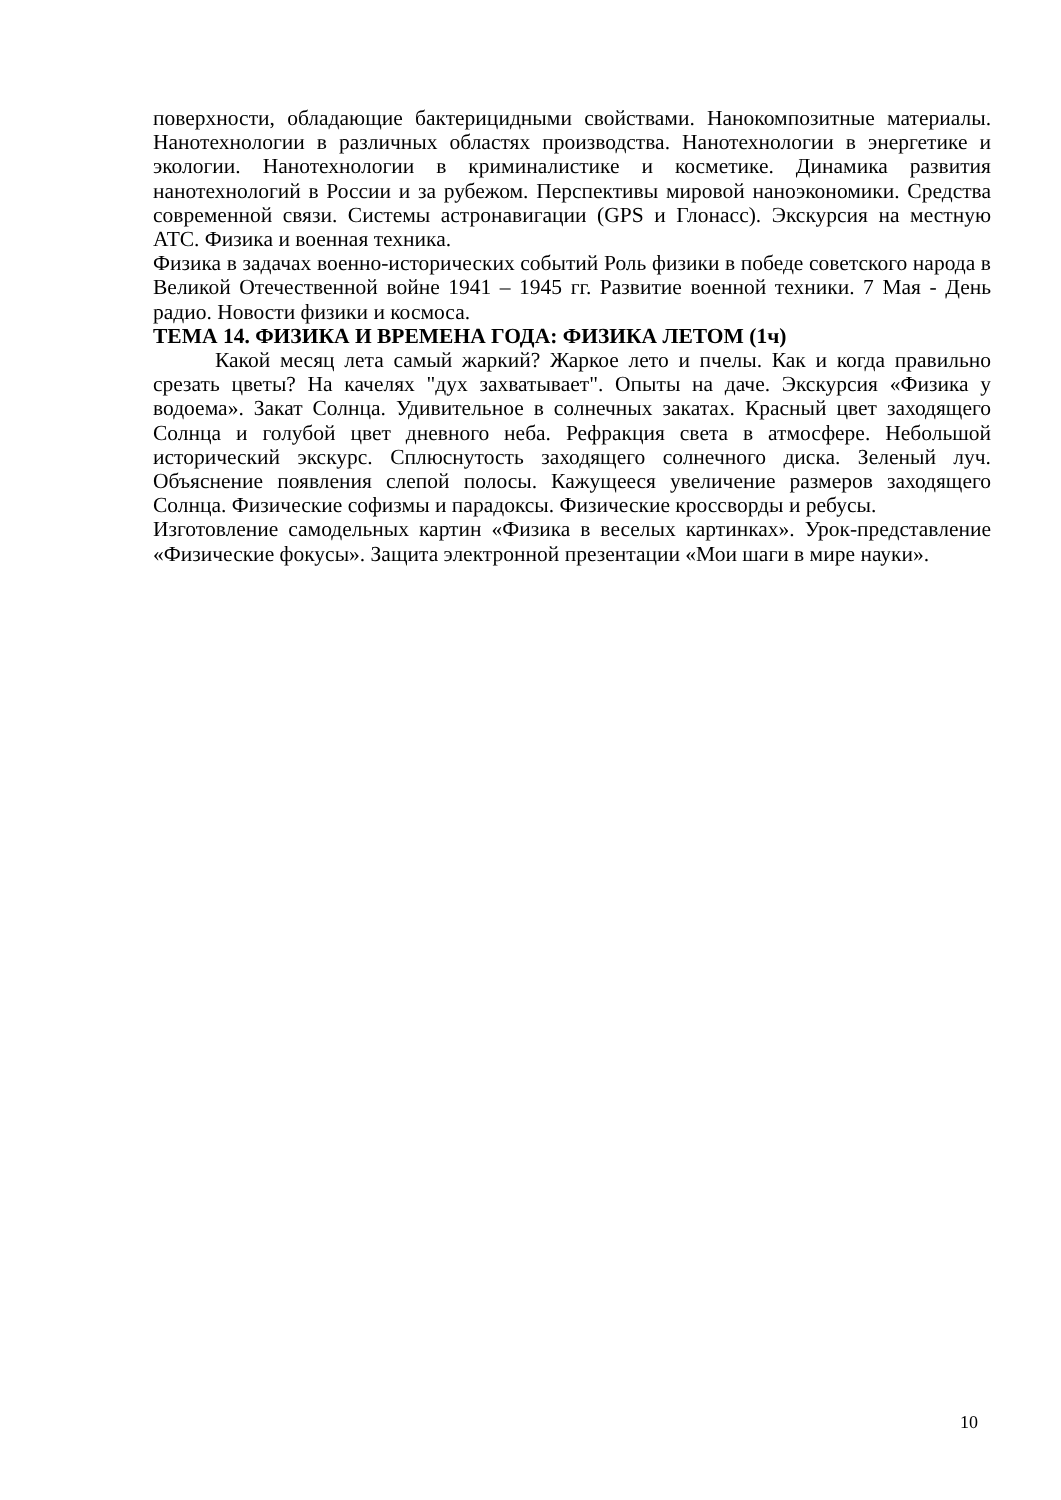поверхности, обладающие бактерицидными свойствами. Нанокомпозитные материалы. Нанотехнологии в различных областях производства. Нанотехнологии в энергетике и экологии. Нанотехнологии в криминалистике и косметике. Динамика развития нанотехнологий в России и за рубежом. Перспективы мировой наноэкономики. Средства современной связи. Системы астронавигации (GPS и Глонасс). Экскурсия на местную АТС. Физика и военная техника.
Физика в задачах военно-исторических событий Роль физики в победе советского народа в Великой Отечественной войне 1941 – 1945 гг. Развитие военной техники. 7 Мая - День радио. Новости физики и космоса.
ТЕМА 14. ФИЗИКА И ВРЕМЕНА ГОДА: ФИЗИКА ЛЕТОМ (1ч)
Какой месяц лета самый жаркий? Жаркое лето и пчелы. Как и когда правильно срезать цветы? На качелях "дух захватывает". Опыты на даче. Экскурсия «Физика у водоема». Закат Солнца. Удивительное в солнечных закатах. Красный цвет заходящего Солнца и голубой цвет дневного неба. Рефракция света в атмосфере. Небольшой исторический экскурс. Сплюснутость заходящего солнечного диска. Зеленый луч. Объяснение появления слепой полосы. Кажущееся увеличение размеров заходящего Солнца. Физические софизмы и парадоксы. Физические кроссворды и ребусы.
Изготовление самодельных картин «Физика в веселых картинках». Урок-представление «Физические фокусы». Защита электронной презентации «Мои шаги в мире науки».
10